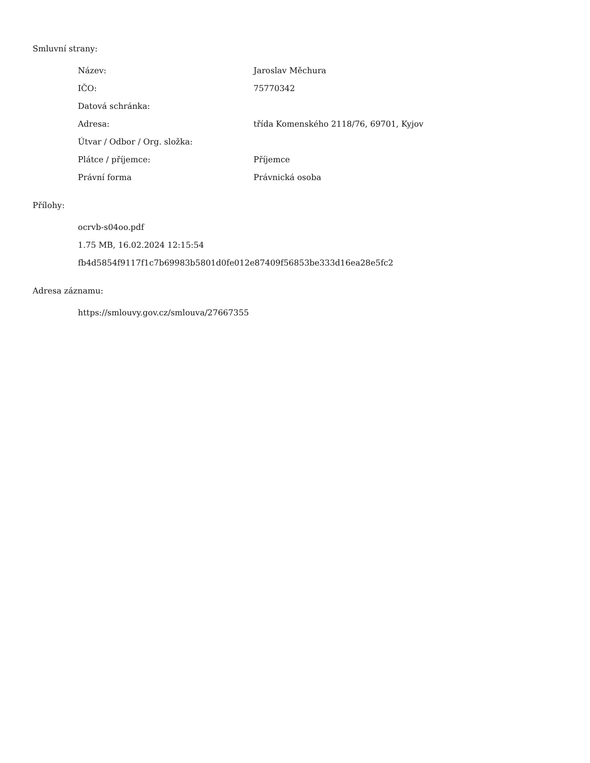Smluvní strany:
| Název: | Jaroslav Měchura |
| IČO: | 75770342 |
| Datová schránka: | |
| Adresa: | třída Komenského 2118/76, 69701, Kyjov |
| Útvar / Odbor / Org. složka: | |
| Plátce / příjemce: | Příjemce |
| Právní forma | Právnická osoba |
Přílohy:
ocrvb-s04oo.pdf
1.75 MB, 16.02.2024 12:15:54
fb4d5854f9117f1c7b69983b5801d0fe012e87409f56853be333d16ea28e5fc2
Adresa záznamu:
https://smlouvy.gov.cz/smlouva/27667355